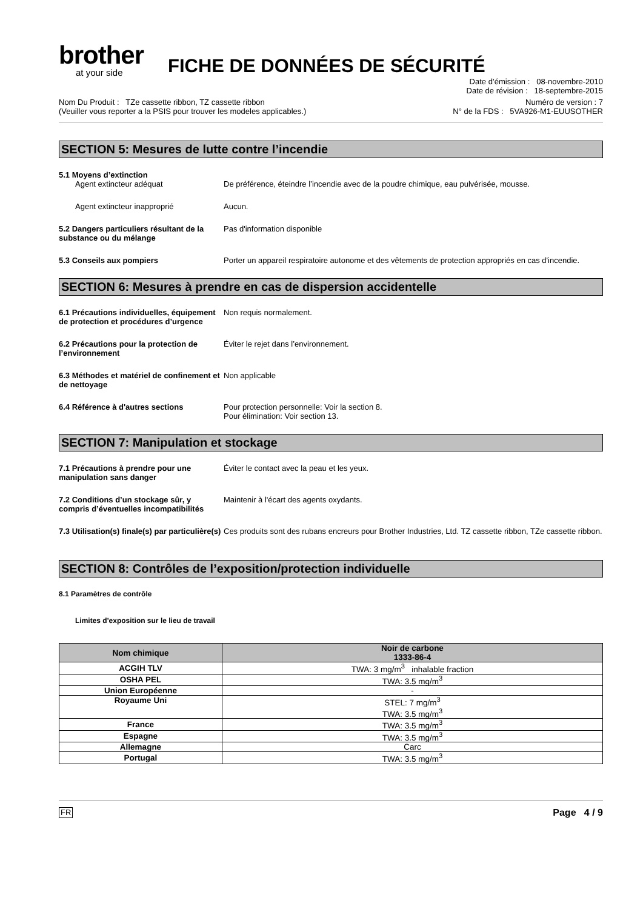brother
at your side
FICHE DE DONNÉES DE SÉCURITÉ
Date d’émission : 08-novembre-2010
Date de révision : 18-septembre-2015
Nom Du Produit : TZe cassette ribbon, TZ cassette ribbon
(Veuiller vous reporter a la PSIS pour trouver les modeles applicables.)
Numéro de version : 7
N° de la FDS : 5VA926-M1-EUUSOTHER
SECTION 5: Mesures de lutte contre l’incendie
5.1 Moyens d’extinction
Agent extincteur adéquat De préférence, éteindre l’incendie avec de la poudre chimique, eau pulvérisée, mousse.
Agent extincteur inapproprié Aucun.
5.2 Dangers particuliers résultant de la substance ou du mélange
Pas d'information disponible
5.3 Conseils aux pompiers Porter un appareil respiratoire autonome et des vêtements de protection appropriés en cas d'incendie.
SECTION 6: Mesures à prendre en cas de dispersion accidentelle
6.1 Précautions individuelles, équipement de protection et procédures d’urgence
Non requis normalement.
6.2 Précautions pour la protection de l’environnement
Éviter le rejet dans l’environnement.
6.3 Méthodes et matériel de confinement et de nettoyage
Non applicable
6.4 Référence à d'autres sections Pour protection personnelle: Voir la section 8.
Pour élimination: Voir section 13.
SECTION 7: Manipulation et stockage
7.1 Précautions à prendre pour une manipulation sans danger
Éviter le contact avec la peau et les yeux.
7.2 Conditions d’un stockage sûr, y compris d’éventuelles incompatibilités
Maintenir à l'écart des agents oxydants.
7.3 Utilisation(s) finale(s) par particulière(s)
Ces produits sont des rubans encreurs pour Brother Industries, Ltd. TZ cassette ribbon, TZe cassette ribbon.
SECTION 8: Contrôles de l’exposition/protection individuelle
8.1 Paramètres de contrôle
Limites d'exposition sur le lieu de travail
| Nom chimique | Noir de carbone 1333-86-4 |
| --- | --- |
| ACGIH TLV | TWA: 3 mg/m<sup>3</sup> inhalable fraction |
| OSHA PEL | TWA: 3.5 mg/m<sup>3</sup> |
| Union Européenne | - |
| Royaume Uni | STEL: 7 mg/m<sup>3</sup> TWA: 3.5 mg/m<sup>3</sup> |
| France | TWA: 3.5 mg/m<sup>3</sup> |
| Espagne | TWA: 3.5 mg/m<sup>3</sup> |
| Allemagne | Carc |
| Portugal | TWA: 3.5 mg/m<sup>3</sup> |
FR Page 4 / 9